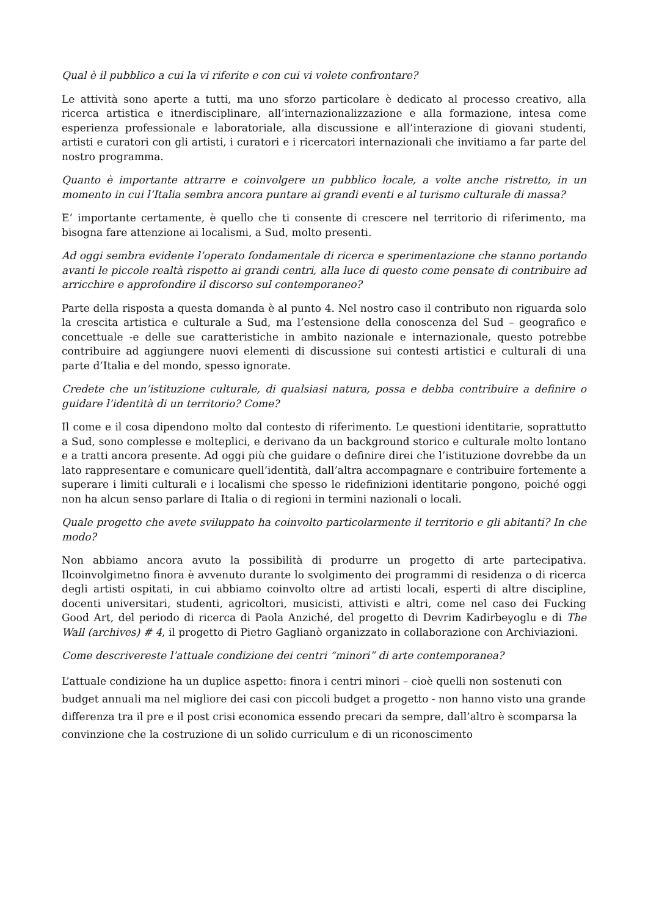Qual è il pubblico a cui la vi riferite e con cui vi volete confrontare?
Le attività sono aperte a tutti, ma uno sforzo particolare è dedicato al processo creativo, alla ricerca artistica e itnerdisciplinare, all’internazionalizzazione e alla formazione, intesa come esperienza professionale e laboratoriale, alla discussione e all’interazione di giovani studenti, artisti e curatori con gli artisti, i curatori e i ricercatori internazionali che invitiamo a far parte del nostro programma.
Quanto è importante attrarre e coinvolgere un pubblico locale, a volte anche ristretto, in un momento in cui l’Italia sembra ancora puntare ai grandi eventi e al turismo culturale di massa?
E’ importante certamente, è quello che ti consente di crescere nel territorio di riferimento, ma bisogna fare attenzione ai localismi, a Sud, molto presenti.
Ad oggi sembra evidente l’operato fondamentale di ricerca e sperimentazione che stanno portando avanti le piccole realtà rispetto ai grandi centri, alla luce di questo come pensate di contribuire ad arricchire e approfondire il discorso sul contemporaneo?
Parte della risposta a questa domanda è al punto 4. Nel nostro caso il contributo non riguarda solo la crescita artistica e culturale a Sud, ma l’estensione della conoscenza del Sud – geografico e concettuale -e delle sue caratteristiche in ambito nazionale e internazionale, questo potrebbe contribuire ad aggiungere nuovi elementi di discussione sui contesti artistici e culturali di una parte d’Italia e del mondo, spesso ignorate.
Credete che un’istituzione culturale, di qualsiasi natura, possa e debba contribuire a definire o guidare l’identità di un territorio? Come?
Il come e il cosa dipendono molto dal contesto di riferimento. Le questioni identitarie, soprattutto a Sud, sono complesse e molteplici, e derivano da un background storico e culturale molto lontano e a tratti ancora presente. Ad oggi più che guidare o definire direi che l’istituzione dovrebbe da un lato rappresentare e comunicare quell’identità, dall’altra accompagnare e contribuire fortemente a superare i limiti culturali e i localismi che spesso le ridefinizioni identitarie pongono, poiché oggi non ha alcun senso parlare di Italia o di regioni in termini nazionali o locali.
Quale progetto che avete sviluppato ha coinvolto particolarmente il territorio e gli abitanti? In che modo?
Non abbiamo ancora avuto la possibilità di produrre un progetto di arte partecipativa. Ilcoinvolgimetno finora è avvenuto durante lo svolgimento dei programmi di residenza o di ricerca degli artisti ospitati, in cui abbiamo coinvolto oltre ad artisti locali, esperti di altre discipline, docenti universitari, studenti, agricoltori, musicisti, attivisti e altri, come nel caso dei Fucking Good Art, del periodo di ricerca di Paola Anziché, del progetto di Devrim Kadirbeyoglu e di The Wall (archives) # 4, il progetto di Pietro Gaglianò organizzato in collaborazione con Archiviazioni.
Come descrivereste l’attuale condizione dei centri “minori” di arte contemporanea?
L’attuale condizione ha un duplice aspetto: finora i centri minori – cioè quelli non sostenuti con budget annuali ma nel migliore dei casi con piccoli budget a progetto - non hanno visto una grande differenza tra il pre e il post crisi economica essendo precari da sempre, dall’altro è scomparsa la convinzione che la costruzione di un solido curriculum e di un riconoscimento